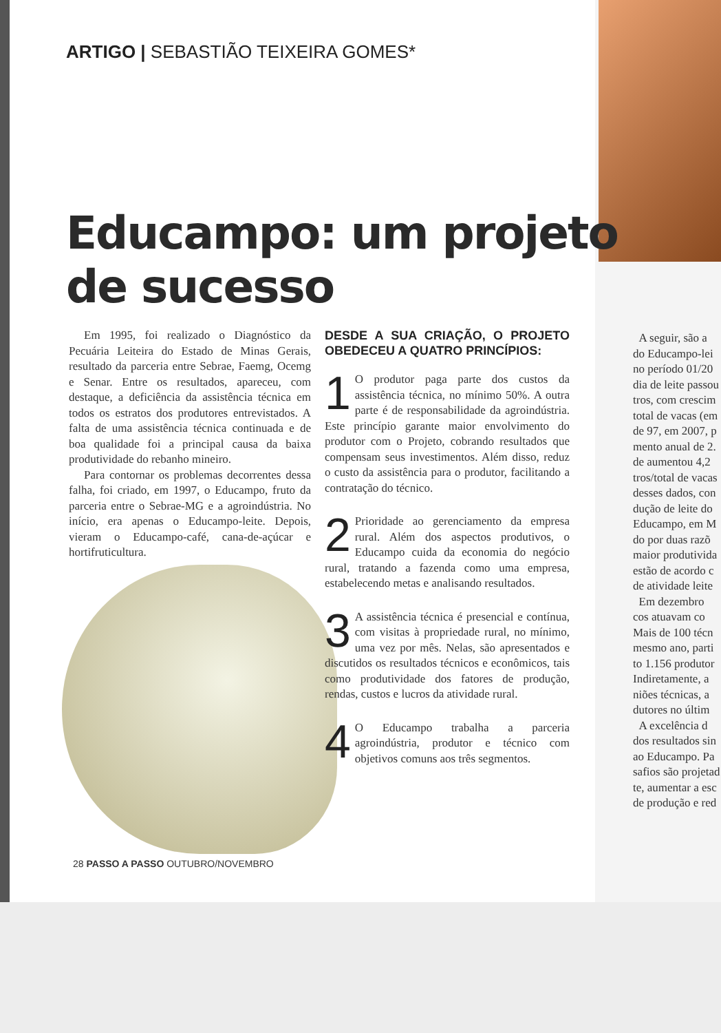ARTIGO | SEBASTIÃO TEIXEIRA GOMES*
Educampo: um projeto
de sucesso
Em 1995, foi realizado o Diagnóstico da Pecuária Leiteira do Estado de Minas Gerais, resultado da parceria entre Sebrae, Faemg, Ocemg e Senar. Entre os resultados, apareceu, com destaque, a deficiência da assistência técnica em todos os estratos dos produtores entrevistados. A falta de uma assistência técnica continuada e de boa qualidade foi a principal causa da baixa produtividade do rebanho mineiro.
Para contornar os problemas decorrentes dessa falha, foi criado, em 1997, o Educampo, fruto da parceria entre o Sebrae-MG e a agroindústria. No início, era apenas o Educampo-leite. Depois, vieram o Educampo-café, cana-de-açúcar e hortifruticultura.
DESDE A SUA CRIAÇÃO, O PROJETO OBEDECEU A QUATRO PRINCÍPIOS:
1 O produtor paga parte dos custos da assistência técnica, no mínimo 50%. A outra parte é de responsabilidade da agroindústria. Este princípio garante maior envolvimento do produtor com o Projeto, cobrando resultados que compensam seus investimentos. Além disso, reduz o custo da assistência para o produtor, facilitando a contratação do técnico.
2 Prioridade ao gerenciamento da empresa rural. Além dos aspectos produtivos, o Educampo cuida da economia do negócio rural, tratando a fazenda como uma empresa, estabelecendo metas e analisando resultados.
3 A assistência técnica é presencial e contínua, com visitas à propriedade rural, no mínimo, uma vez por mês. Nelas, são apresentados e discutidos os resultados técnicos e econômicos, tais como produtividade dos fatores de produção, rendas, custos e lucros da atividade rural.
4 O Educampo trabalha a parceria agroindústria, produtor e técnico com objetivos comuns aos três segmentos.
A seguir, são a
do Educampo-lei
no período 01/20
dia de leite passou
tros, com crescim
total de vacas (em
de 97, em 2007, p
mento anual de 2.
de aumentou 4,2
tros/total de vacas
desses dados, con
dução de leite do
Educampo, em M
do por duas razõ
maior produtivida
estão de acordo c
de atividade leite
Em dezembro
cos atuavam co
Mais de 100 técn
mesmo ano, parti
to 1.156 produtor
Indiretamente, a
niões técnicas, a
dutores no últim
A excelência d
dos resultados sin
ao Educampo. Pa
safios são projetad
te, aumentar a esc
de produção e red
28 PASSO A PASSO OUTUBRO/NOVEMBRO